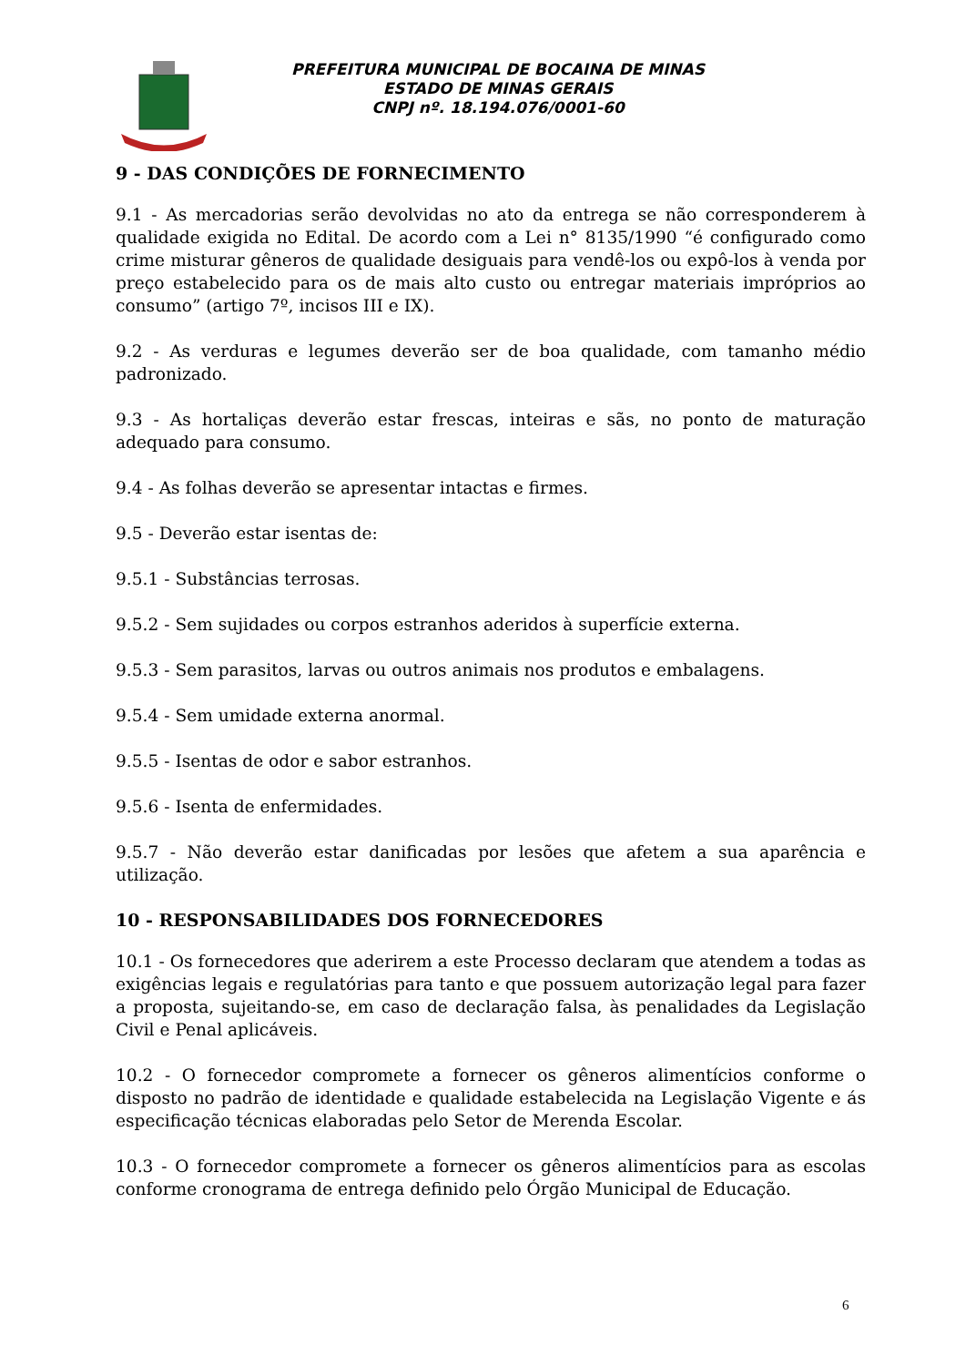PREFEITURA MUNICIPAL DE BOCAINA DE MINAS
ESTADO DE MINAS GERAIS
CNPJ nº. 18.194.076/0001-60
9 - DAS CONDIÇÕES DE FORNECIMENTO
9.1 - As mercadorias serão devolvidas no ato da entrega se não corresponderem à qualidade exigida no Edital. De acordo com a Lei n° 8135/1990 “é configurado como crime misturar gêneros de qualidade desiguais para vendê-los ou expô-los à venda por preço estabelecido para os de mais alto custo ou entregar materiais impróprios ao consumo” (artigo 7º, incisos III e IX).
9.2 - As verduras e legumes deverão ser de boa qualidade, com tamanho médio padronizado.
9.3 - As hortaliças deverão estar frescas, inteiras e sãs, no ponto de maturação adequado para consumo.
9.4 - As folhas deverão se apresentar intactas e firmes.
9.5 - Deverão estar isentas de:
9.5.1 - Substâncias terrosas.
9.5.2 - Sem sujidades ou corpos estranhos aderidos à superfície externa.
9.5.3 - Sem parasitos, larvas ou outros animais nos produtos e embalagens.
9.5.4 - Sem umidade externa anormal.
9.5.5 - Isentas de odor e sabor estranhos.
9.5.6 - Isenta de enfermidades.
9.5.7 - Não deverão estar danificadas por lesões que afetem a sua aparência e utilização.
10 - RESPONSABILIDADES DOS FORNECEDORES
10.1 - Os fornecedores que aderirem a este Processo declaram que atendem a todas as exigências legais e regulatórias para tanto e que possuem autorização legal para fazer a proposta, sujeitando-se, em caso de declaração falsa, às penalidades da Legislação Civil e Penal aplicáveis.
10.2 - O fornecedor compromete a fornecer os gêneros alimentícios conforme o disposto no padrão de identidade e qualidade estabelecida na Legislação Vigente e ás especificação técnicas elaboradas pelo Setor de Merenda Escolar.
10.3 - O fornecedor compromete a fornecer os gêneros alimentícios para as escolas conforme cronograma de entrega definido pelo Órgão Municipal de Educação.
6